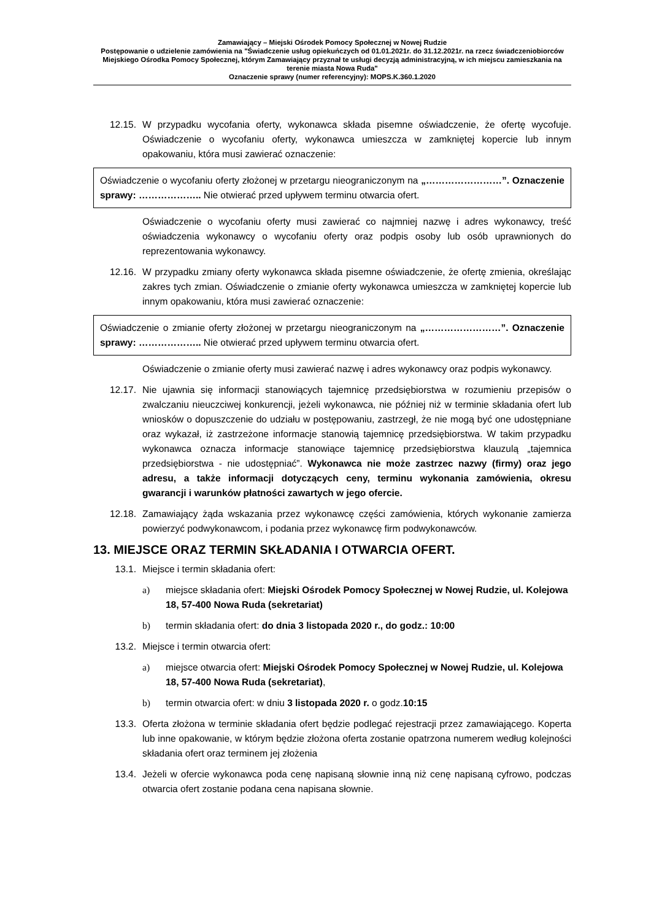Zamawiający – Miejski Ośrodek Pomocy Społecznej w Nowej Rudzie
Postępowanie o udzielenie zamówienia na "Świadczenie usług opiekuńczych od 01.01.2021r. do 31.12.2021r. na rzecz świadczeniobiorców Miejskiego Ośrodka Pomocy Społecznej, którym Zamawiający przyznał te usługi decyzją administracyjną, w ich miejscu zamieszkania na terenie miasta Nowa Ruda"
Oznaczenie sprawy (numer referencyjny): MOPS.K.360.1.2020
12.15. W przypadku wycofania oferty, wykonawca składa pisemne oświadczenie, że ofertę wycofuje. Oświadczenie o wycofaniu oferty, wykonawca umieszcza w zamkniętej kopercie lub innym opakowaniu, która musi zawierać oznaczenie:
Oświadczenie o wycofaniu oferty złożonej w przetargu nieograniczonym na „……………………”. Oznaczenie sprawy: ……………….. Nie otwierać przed upływem terminu otwarcia ofert.
Oświadczenie o wycofaniu oferty musi zawierać co najmniej nazwę i adres wykonawcy, treść oświadczenia wykonawcy o wycofaniu oferty oraz podpis osoby lub osób uprawnionych do reprezentowania wykonawcy.
12.16. W przypadku zmiany oferty wykonawca składa pisemne oświadczenie, że ofertę zmienia, określając zakres tych zmian. Oświadczenie o zmianie oferty wykonawca umieszcza w zamkniętej kopercie lub innym opakowaniu, która musi zawierać oznaczenie:
Oświadczenie o zmianie oferty złożonej w przetargu nieograniczonym na „……………………”. Oznaczenie sprawy: ……………….. Nie otwierać przed upływem terminu otwarcia ofert.
Oświadczenie o zmianie oferty musi zawierać nazwę i adres wykonawcy oraz podpis wykonawcy.
12.17. Nie ujawnia się informacji stanowiących tajemnicę przedsiębiorstwa w rozumieniu przepisów o zwalczaniu nieuczciwej konkurencji, jeżeli wykonawca, nie później niż w terminie składania ofert lub wniosków o dopuszczenie do udziału w postępowaniu, zastrzegł, że nie mogą być one udostępniane oraz wykazał, iż zastrzeżone informacje stanowią tajemnicę przedsiębiorstwa. W takim przypadku wykonawca oznacza informacje stanowiące tajemnicę przedsiębiorstwa klauzulą „tajemnica przedsiębiorstwa - nie udostępniać”. Wykonawca nie może zastrzec nazwy (firmy) oraz jego adresu, a także informacji dotyczących ceny, terminu wykonania zamówienia, okresu gwarancji i warunków płatności zawartych w jego ofercie.
12.18. Zamawiający żąda wskazania przez wykonawcę części zamówienia, których wykonanie zamierza powierzyć podwykonawcom, i podania przez wykonawcę firm podwykonawców.
13. MIEJSCE ORAZ TERMIN SKŁADANIA I OTWARCIA OFERT.
13.1. Miejsce i termin składania ofert:
a) miejsce składania ofert: Miejski Ośrodek Pomocy Społecznej w Nowej Rudzie, ul. Kolejowa 18, 57-400 Nowa Ruda (sekretariat)
b) termin składania ofert: do dnia 3 listopada 2020 r., do godz.: 10:00
13.2. Miejsce i termin otwarcia ofert:
a) miejsce otwarcia ofert: Miejski Ośrodek Pomocy Społecznej w Nowej Rudzie, ul. Kolejowa 18, 57-400 Nowa Ruda (sekretariat),
b) termin otwarcia ofert: w dniu 3 listopada 2020 r. o godz.10:15
13.3. Oferta złożona w terminie składania ofert będzie podlegać rejestracji przez zamawiającego. Koperta lub inne opakowanie, w którym będzie złożona oferta zostanie opatrzona numerem według kolejności składania ofert oraz terminem jej złożenia
13.4. Jeżeli w ofercie wykonawca poda cenę napisaną słownie inną niż cenę napisaną cyfrowo, podczas otwarcia ofert zostanie podana cena napisana słownie.